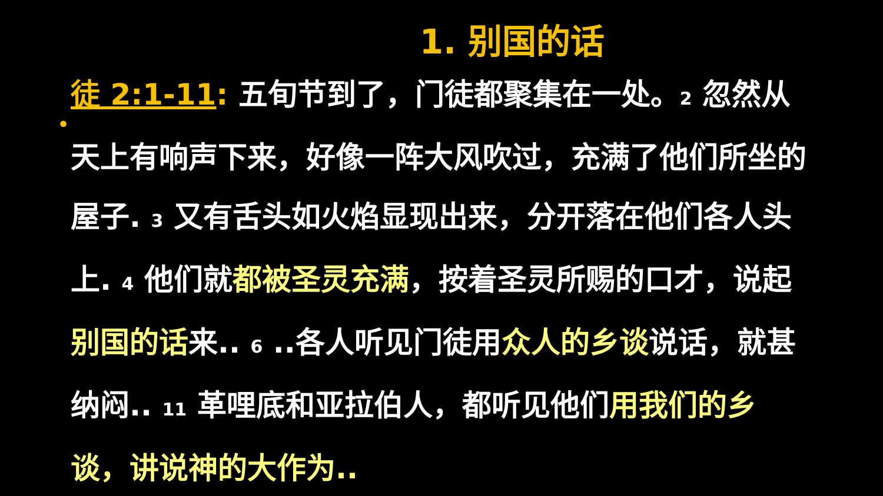1. 别国的话
•
徒 2:1-11: 五旬节到了，门徒都聚集在一处。2 忽然从天上有响声下来，好像一阵大风吹过，充满了他们所坐的屋子. 3 又有舌头如火焰显现出来，分开落在他们各人头上. 4 他们就都被圣灵充满，按着圣灵所赐的口才，说起别国的话来.. 6 ..各人听见门徒用众人的乡谈说话，就甚纳闷.. 11 革哩底和亚拉伯人，都听见他们用我们的乡谈，讲说神的大作为..